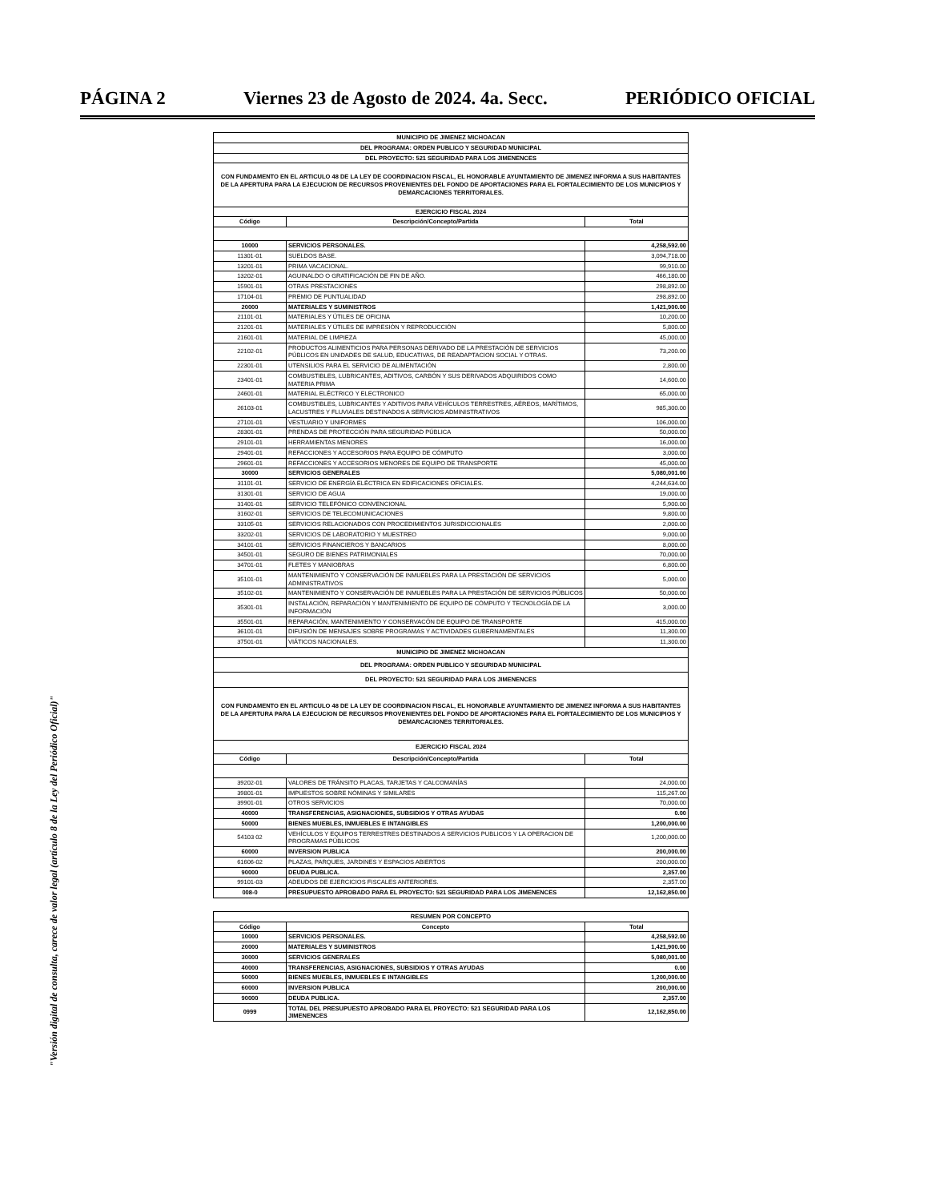PÁGINA 2 Viernes 23 de Agosto de 2024. 4a. Secc. PERIÓDICO OFICIAL
"Versión digital de consulta, carece de valor legal (artículo 8 de la Ley del Periódico Oficial)"
| MUNICIPIO DE JIMENEZ MICHOACAN | | |
| DEL PROGRAMA: ORDEN PUBLICO Y SEGURIDAD MUNICIPAL | | |
| DEL PROYECTO: 521 SEGURIDAD PARA LOS JIMENENCES | | |
| CON FUNDAMENTO EN EL ARTICULO 48 DE LA LEY DE COORDINACION FISCAL, EL HONORABLE AYUNTAMIENTO DE JIMENEZ INFORMA A SUS HABITANTES DE LA APERTURA PARA LA EJECUCION DE RECURSOS PROVENIENTES DEL FONDO DE APORTACIONES PARA EL FORTALECIMIENTO DE LOS MUNICIPIOS Y DEMARCACIONES TERRITORIALES. | | |
| EJERCICIO FISCAL 2024 | | |
| Código | Descripción/Concepto/Partida | Total |
| 10000 | SERVICIOS PERSONALES. | 4,258,592.00 |
| 11301-01 | SUELDOS BASE. | 3,094,718.00 |
| 13201-01 | PRIMA VACACIONAL. | 99,910.00 |
| 13202-01 | AGUINALDO O GRATIFICACIÓN DE FIN DE AÑO. | 466,180.00 |
| 15901-01 | OTRAS PRESTACIONES | 298,892.00 |
| 17104-01 | PREMIO DE PUNTUALIDAD | 298,892.00 |
| 20000 | MATERIALES Y SUMINISTROS | 1,421,900.00 |
| 21101-01 | MATERIALES Y ÚTILES DE OFICINA | 10,200.00 |
| 21201-01 | MATERIALES Y ÚTILES DE IMPRESIÓN Y REPRODUCCIÓN | 5,800.00 |
| 21601-01 | MATERIAL DE LIMPIEZA | 45,000.00 |
| 22102-01 | PRODUCTOS ALIMENTICIOS PARA PERSONAS DERIVADO DE LA PRESTACIÓN DE SERVICIOS PÚBLICOS EN UNIDADES DE SALUD, EDUCATIVAS, DE READAPTACION SOCIAL Y OTRAS. | 73,200.00 |
| 22301-01 | UTENSILIOS PARA EL SERVICIO DE ALIMENTACIÓN | 2,800.00 |
| 23401-01 | COMBUSTIBLES, LUBRICANTES, ADITIVOS, CARBÓN Y SUS DERIVADOS ADQUIRIDOS COMO MATERIA PRIMA | 14,600.00 |
| 24601-01 | MATERIAL ELÉCTRICO Y ELECTRONICO | 65,000.00 |
| 26103-01 | COMBUSTIBLES, LUBRICANTES Y ADITIVOS PARA VEHÍCULOS TERRESTRES, AÉREOS, MARÍTIMOS, LACUSTRES Y FLUVIALES DESTINADOS A SERVICIOS ADMINISTRATIVOS | 985,300.00 |
| 27101-01 | VESTUARIO Y UNIFORMES | 106,000.00 |
| 28301-01 | PRENDAS DE PROTECCIÓN PARA SEGURIDAD PÚBLICA | 50,000.00 |
| 29101-01 | HERRAMIENTAS MENORES | 16,000.00 |
| 29401-01 | REFACCIONES Y ACCESORIOS PARA EQUIPO DE CÓMPUTO | 3,000.00 |
| 29601-01 | REFACCIONES Y ACCESORIOS MENORES DE EQUIPO DE TRANSPORTE | 45,000.00 |
| 30000 | SERVICIOS GENERALES | 5,080,001.00 |
| 31101-01 | SERVICIO DE ENERGÍA ELÉCTRICA EN EDIFICACIONES OFICIALES. | 4,244,634.00 |
| 31301-01 | SERVICIO DE AGUA | 19,000.00 |
| 31401-01 | SERVICIO TELEFÓNICO CONVENCIONAL | 5,900.00 |
| 31602-01 | SERVICIOS DE TELECOMUNICACIONES | 9,800.00 |
| 33105-01 | SERVICIOS RELACIONADOS CON PROCEDIMIENTOS JURISDICCIONALES | 2,000.00 |
| 33202-01 | SERVICIOS DE LABORATORIO Y MUESTREO | 9,000.00 |
| 34101-01 | SERVICIOS FINANCIEROS Y BANCARIOS | 8,000.00 |
| 34501-01 | SEGURO DE BIENES PATRIMONIALES | 70,000.00 |
| 34701-01 | FLETES Y MANIOBRAS | 6,800.00 |
| 35101-01 | MANTENIMIENTO Y CONSERVACIÓN DE INMUEBLES PARA LA PRESTACIÓN DE SERVICIOS ADMINISTRATIVOS | 5,000.00 |
| 35102-01 | MANTENIMIENTO Y CONSERVACIÓN DE INMUEBLES PARA LA PRESTACIÓN DE SERVICIOS PÚBLICOS | 50,000.00 |
| 35301-01 | INSTALACIÓN, REPARACIÓN Y MANTENIMIENTO DE EQUIPO DE CÓMPUTO Y TECNOLOGÍA DE LA INFORMACIÓN | 3,000.00 |
| 35501-01 | REPARACIÓN, MANTENIMIENTO Y CONSERVACÓN DE EQUIPO DE TRANSPORTE | 415,000.00 |
| 36101-01 | DIFUSIÓN DE MENSAJES SOBRE PROGRAMAS Y ACTIVIDADES GUBERNAMENTALES | 11,300.00 |
| 37501-01 | VIÁTICOS NACIONALES. | 11,300.00 |
| MUNICIPIO DE JIMENEZ MICHOACAN | | |
| DEL PROGRAMA: ORDEN PUBLICO Y SEGURIDAD MUNICIPAL | | |
| DEL PROYECTO: 521 SEGURIDAD PARA LOS JIMENENCES | | |
| CON FUNDAMENTO EN EL ARTICULO 48 DE LA LEY DE COORDINACION FISCAL, EL HONORABLE AYUNTAMIENTO DE JIMENEZ INFORMA A SUS HABITANTES DE LA APERTURA PARA LA EJECUCION DE RECURSOS PROVENIENTES DEL FONDO DE APORTACIONES PARA EL FORTALECIMIENTO DE LOS MUNICIPIOS Y DEMARCACIONES TERRITORIALES. | | |
| EJERCICIO FISCAL 2024 | | |
| Código | Descripción/Concepto/Partida | Total |
| 39202-01 | VALORES DE TRÁNSITO PLACAS, TARJETAS Y CALCOMANÍAS | 24,000.00 |
| 39801-01 | IMPUESTOS SOBRE NÓMINAS Y SIMILARES | 115,267.00 |
| 39901-01 | OTROS SERVICIOS | 70,000.00 |
| 40000 | TRANSFERENCIAS, ASIGNACIONES, SUBSIDIOS Y OTRAS AYUDAS | 0.00 |
| 50000 | BIENES MUEBLES, INMUEBLES E INTANGIBLES | 1,200,000.00 |
| 54103 02 | VEHÍCULOS Y EQUIPOS TERRESTRES DESTINADOS A SERVICIOS PUBLICOS Y LA OPERACION DE PROGRAMAS PÚBLICOS | 1,200,000.00 |
| 60000 | INVERSION PUBLICA | 200,000.00 |
| 61606-02 | PLAZAS, PARQUES, JARDINES Y ESPACIOS ABIERTOS | 200,000.00 |
| 90000 | DEUDA PUBLICA. | 2,357.00 |
| 99101-03 | ADEUDOS DE EJERCICIOS FISCALES ANTERIORES. | 2,357.00 |
| 008-0 | PRESUPUESTO APROBADO PARA EL PROYECTO: 521 SEGURIDAD PARA LOS JIMENENCES | 12,162,850.00 |
| RESUMEN POR CONCEPTO | | |
| Código | Concepto | Total |
| 10000 | SERVICIOS PERSONALES. | 4,258,592.00 |
| 20000 | MATERIALES Y SUMINISTROS | 1,421,900.00 |
| 30000 | SERVICIOS GENERALES | 5,080,001.00 |
| 40000 | TRANSFERENCIAS, ASIGNACIONES, SUBSIDIOS Y OTRAS AYUDAS | 0.00 |
| 50000 | BIENES MUEBLES, INMUEBLES E INTANGIBLES | 1,200,000.00 |
| 60000 | INVERSION PUBLICA | 200,000.00 |
| 90000 | DEUDA PUBLICA. | 2,357.00 |
| 0999 | TOTAL DEL PRESUPUESTO APROBADO PARA EL PROYECTO: 521 SEGURIDAD PARA LOS JIMENENCES | 12,162,850.00 |